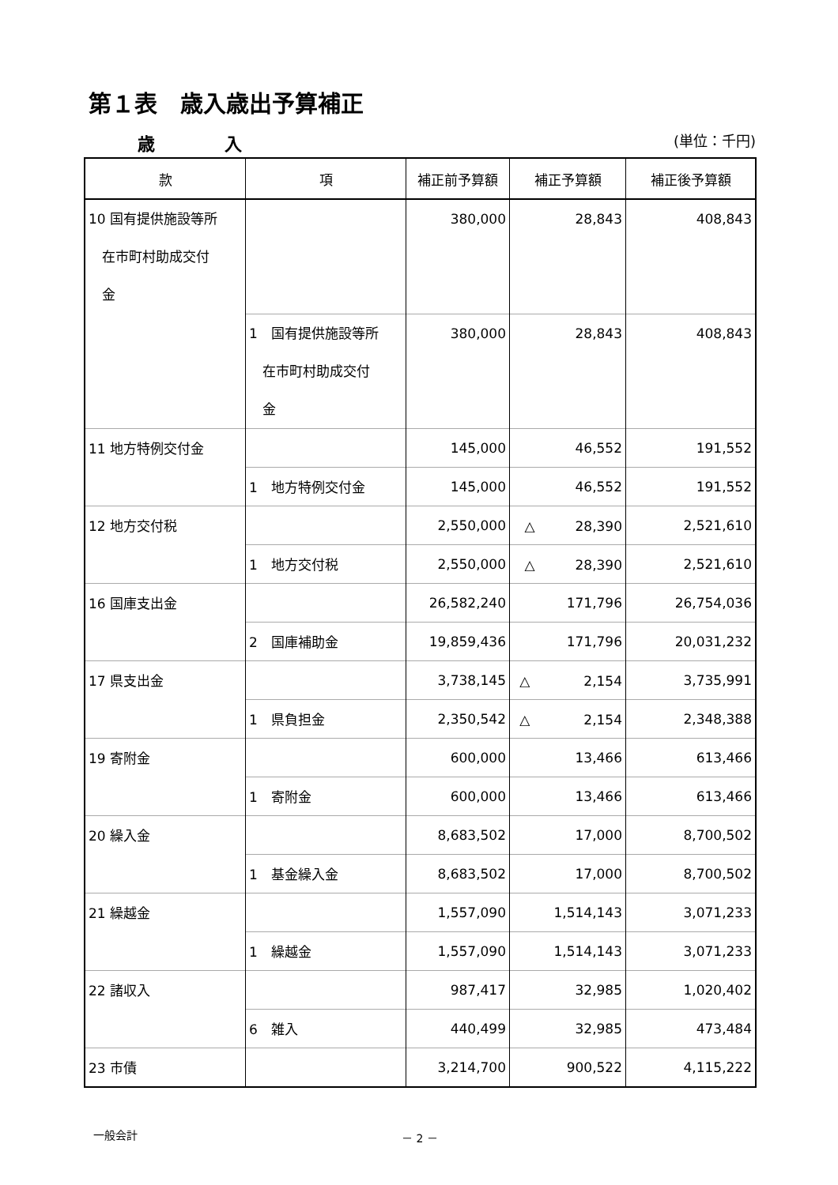第１表　歳入歳出予算補正
歳　　　　入 (単位：千円)
| 款 | 項 | 補正前予算額 | 補正予算額 | 補正後予算額 |
| --- | --- | --- | --- | --- |
| 10 国有提供施設等所 在市町村助成交付 金 | | 380,000 | 28,843 | 408,843 |
| | 1 国有提供施設等所 在市町村助成交付 金 | 380,000 | 28,843 | 408,843 |
| 11 地方特例交付金 | | 145,000 | 46,552 | 191,552 |
| | 1 地方特例交付金 | 145,000 | 46,552 | 191,552 |
| 12 地方交付税 | | 2,550,000 | △ 28,390 | 2,521,610 |
| | 1 地方交付税 | 2,550,000 | △ 28,390 | 2,521,610 |
| 16 国庫支出金 | | 26,582,240 | 171,796 | 26,754,036 |
| | 2 国庫補助金 | 19,859,436 | 171,796 | 20,031,232 |
| 17 県支出金 | | 3,738,145 | △ 2,154 | 3,735,991 |
| | 1 県負担金 | 2,350,542 | △ 2,154 | 2,348,388 |
| 19 寄附金 | | 600,000 | 13,466 | 613,466 |
| | 1 寄附金 | 600,000 | 13,466 | 613,466 |
| 20 繰入金 | | 8,683,502 | 17,000 | 8,700,502 |
| | 1 基金繰入金 | 8,683,502 | 17,000 | 8,700,502 |
| 21 繰越金 | | 1,557,090 | 1,514,143 | 3,071,233 |
| | 1 繰越金 | 1,557,090 | 1,514,143 | 3,071,233 |
| 22 諸収入 | | 987,417 | 32,985 | 1,020,402 |
| | 6 雑入 | 440,499 | 32,985 | 473,484 |
| 23 市債 | | 3,214,700 | 900,522 | 4,115,222 |
一般会計 － 2 －